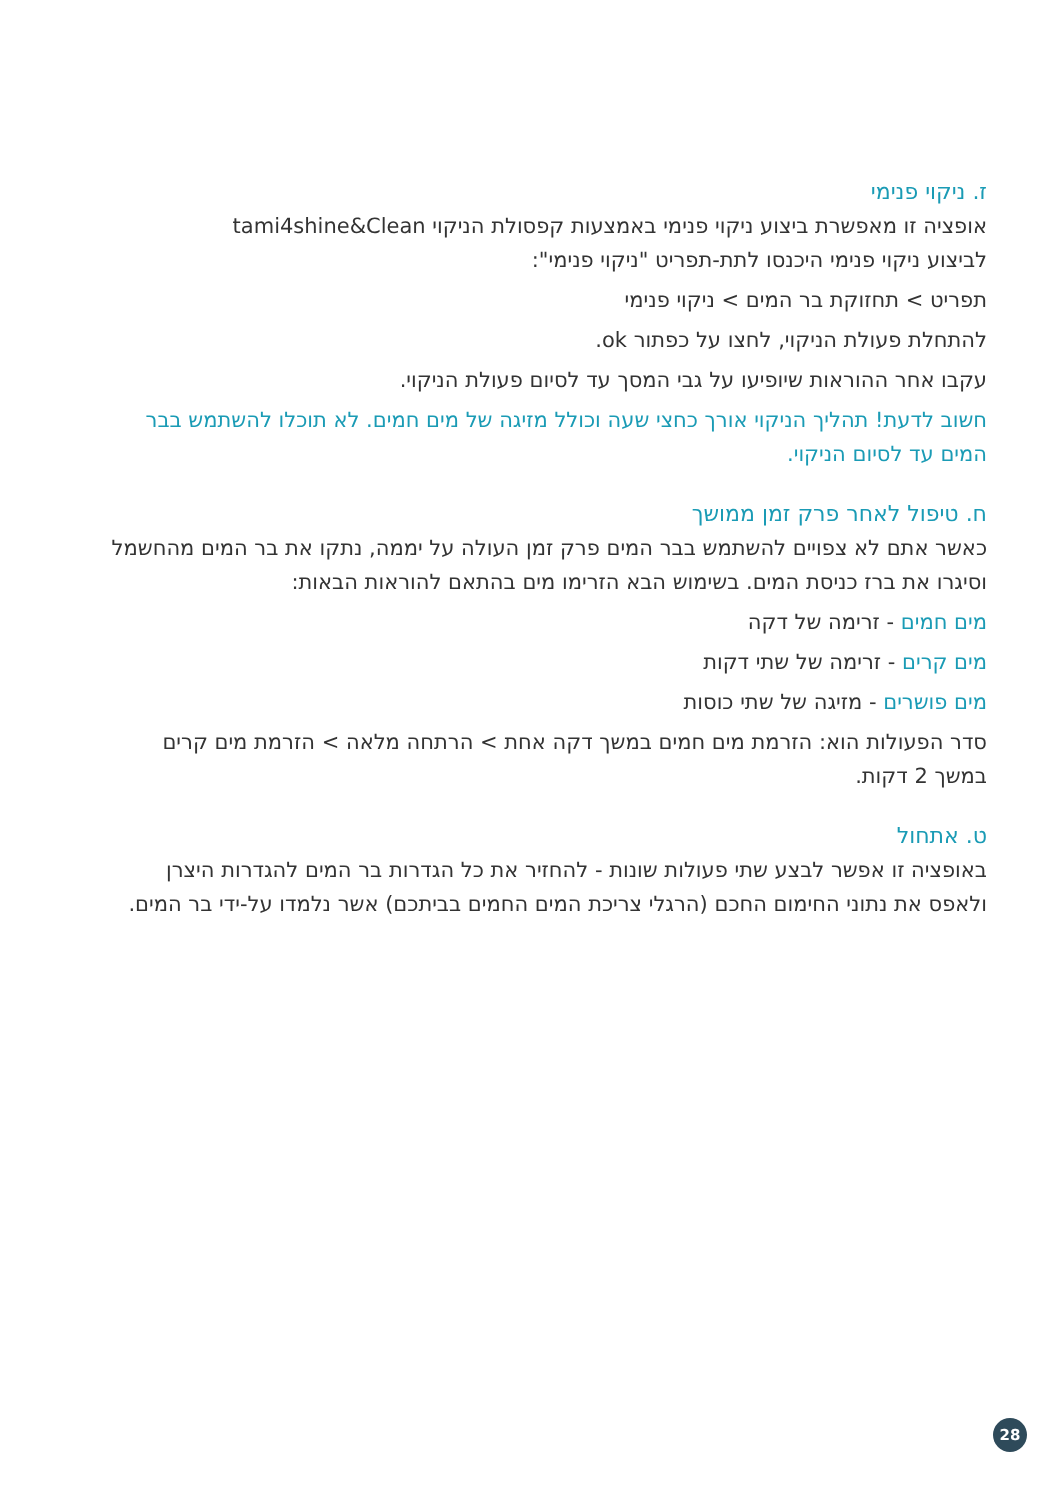ז. ניקוי פנימי
אופציה זו מאפשרת ביצוע ניקוי פנימי באמצעות קפסולת הניקוי tami4shine&Clean
לביצוע ניקוי פנימי היכנסו לתת-תפריט "ניקוי פנימי":
תפריט > תחזוקת בר המים > ניקוי פנימי
להתחלת פעולת הניקוי, לחצו על כפתור ok.
עקבו אחר ההוראות שיופיעו על גבי המסך עד לסיום פעולת הניקוי.
חשוב לדעת! תהליך הניקוי אורך כחצי שעה וכולל מזיגה של מים חמים. לא תוכלו להשתמש בבר המים עד לסיום הניקוי.
ח. טיפול לאחר פרק זמן ממושך
כאשר אתם לא צפויים להשתמש בבר המים פרק זמן העולה על יממה, נתקו את בר המים מהחשמל וסיגרו את ברז כניסת המים. בשימוש הבא הזרימו מים בהתאם להוראות הבאות:
מים חמים - זרימה של דקה
מים קרים - זרימה של שתי דקות
מים פושרים - מזיגה של שתי כוסות
סדר הפעולות הוא: הזרמת מים חמים במשך דקה אחת > הרתחה מלאה > הזרמת מים קרים במשך 2 דקות.
ט. אתחול
באופציה זו אפשר לבצע שתי פעולות שונות - להחזיר את כל הגדרות בר המים להגדרות היצרן ולאפס את נתוני החימום החכם (הרגלי צריכת המים החמים בביתכם) אשר נלמדו על-ידי בר המים.
28